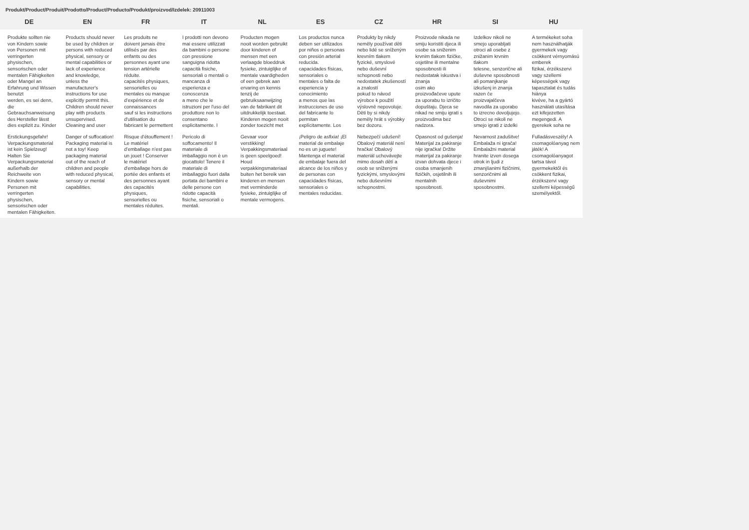Produkt/Product/Produit/Prodotto/Product/Producto/Produkt/proizvod/Izdelek: 20911003
| DE | EN | FR | IT | NL | ES | CZ | HR | SI | HU |
| --- | --- | --- | --- | --- | --- | --- | --- | --- | --- |
| Produkte sollten nie von Kindern sowie von Personen mit verringerten physischen, sensorischen oder mentalen Fähigkeiten oder Mangel an Erfahrung und Wissen benutzt werden, es sei denn, die Gebrauchsanweisung des Hersteller lässt dies explizit zu. Kinder | Products should never be used by children or persons with reduced physical, sensory or mental capabilities or lack of experience and knowledge, unless the manufacturer's instructions for use explicitly permit this. Children should never play with products unsupervised. Cleaning and user | Les produits ne doivent jamais être utilisés par des enfants ou des personnes ayant une tension artérielle réduite. capacités physiques, sensorielles ou mentales ou manque d’expérience et de connaissances sauf si les instructions d'utilisation du fabricant le permettent | I prodotti non devono mai essere utilizzati da bambini o persone con pressione sanguigna ridotta capacità fisiche, sensoriali o mentali o mancanza di esperienza e conoscenza a meno che le istruzioni per l'uso del produttore non lo consentano esplicitamente. I | Producten mogen nooit worden gebruikt door kinderen of mensen met een verlaagde bloeddruk fysieke, zintuiglijke of mentale vaardigheden of een gebrek aan ervaring en kennis tenzij de gebruiksaanwijzing van de fabrikant dit uitdrukkelijk toestaat. Kinderen mogen nooit zonder toezicht met | Los productos nunca deben ser utilizados por niños o personas con presión arterial reducida. capacidades físicas, sensoriales o mentales o falta de experiencia y conocimiento a menos que las instrucciones de uso del fabricante lo permitan explícitamente. Los | Produkty by nikdy neměly používat děti nebo lidé se sníženým krevním tlakem fyzické, smyslové nebo duševní schopnosti nebo nedostatek zkušeností a znalostí pokud to návod výrobce k použití výslovně nepovoluje. Děti by si nikdy neměly hrát s výrobky bez dozoru. | Proizvode nikada ne smiju koristiti djeca ili osobe sa sniženim krvnim tlakom fizičke, osjetilne ili mentalne sposobnosti ili nedostatak iskustva i znanja osim ako proizvođačeve upute za uporabu to izričito dopuštaju. Djeca se nikad ne smiju igrati s proizvodima bez nadzora. | Izdelkov nikoli ne smejo uporabljati otroci ali osebe z znižanim krvnim tlakom telesne, senzorične ali duševne sposobnosti ali pomanjkanje izkušenj in znanja razen če proizvajalčeva navodila za uporabo to izrecno dovoljujejo. Otroci se nikoli ne smejo igrati z izdelki | A termékeket soha nem használhatják gyermekek vagy csökkent vérnyomású emberek fizikai, érzékszervi vagy szellemi képességek vagy tapasztalat és tudás hiánya kivéve, ha a gyártó használati utasítása ezt kifejezetten megengedi. A gyerekek soha ne |
| Erstickungsgefahr! Verpackungsmaterial ist kein Spielzeug! Halten Sie Verpackungsmaterial außerhalb der Reichweite von Kindern sowie Personen mit verringerten physischen, sensorischen oder mentalen Fähigkeiten. | Danger of suffocation! Packaging material is not a toy! Keep packaging material out of the reach of children and people with reduced physical, sensory or mental capabilities. | Risque d'étouffement ! Le matériel d’emballage n’est pas un jouet ! Conserver le matériel d'emballage hors de portée des enfants et des personnes ayant des capacités physiques, sensorielles ou mentales réduites. | Pericolo di soffocamento! Il materiale di imballaggio non è un giocattolo! Tenere il materiale di imballaggio fuori dalla portata dei bambini e delle persone con ridotte capacità fisiche, sensoriali o mentali. | Gevaar voor verstikking! Verpakkingsmateriaal is geen speelgoed! Houd verpakkingsmateriaal buiten het bereik van kinderen en mensen met verminderde fysieke, zintuiglijke of mentale vermogens. | ¡Peligro de asfixia! ¡El material de embalaje no es un juguete! Mantenga el material de embalaje fuera del alcance de los niños y de personas con capacidades físicas, sensoriales o mentales reducidas. | Nebezpečí udušení! Obalový materiál není hračka! Obalový materiál uchovávejte mimo dosah dětí a osob se sníženými fyzickými, smyslovými nebo duševními schopnostmi. | Opasnost od gušenja! Materijal za pakiranje nije igračka! Držite materijal za pakiranje izvan dohvata djece i osoba smanjenih fizičkih, osjetilnih ili mentalnih sposobnosti. | Nevarnost zadušitve! Embalaža ni igrača! Embalažni material hranite izven dosega otrok in ljudi z zmanjšanimi fizičnimi, senzoričnimi ali duševnimi sposobnostmi. | Fulladásveszély! A csomagolóanyag nem játék! A csomagolóanyagot tartsa távol gyermekektől és csökkent fizikai, érzékszervi vagy szellemi képességű személyektől. |